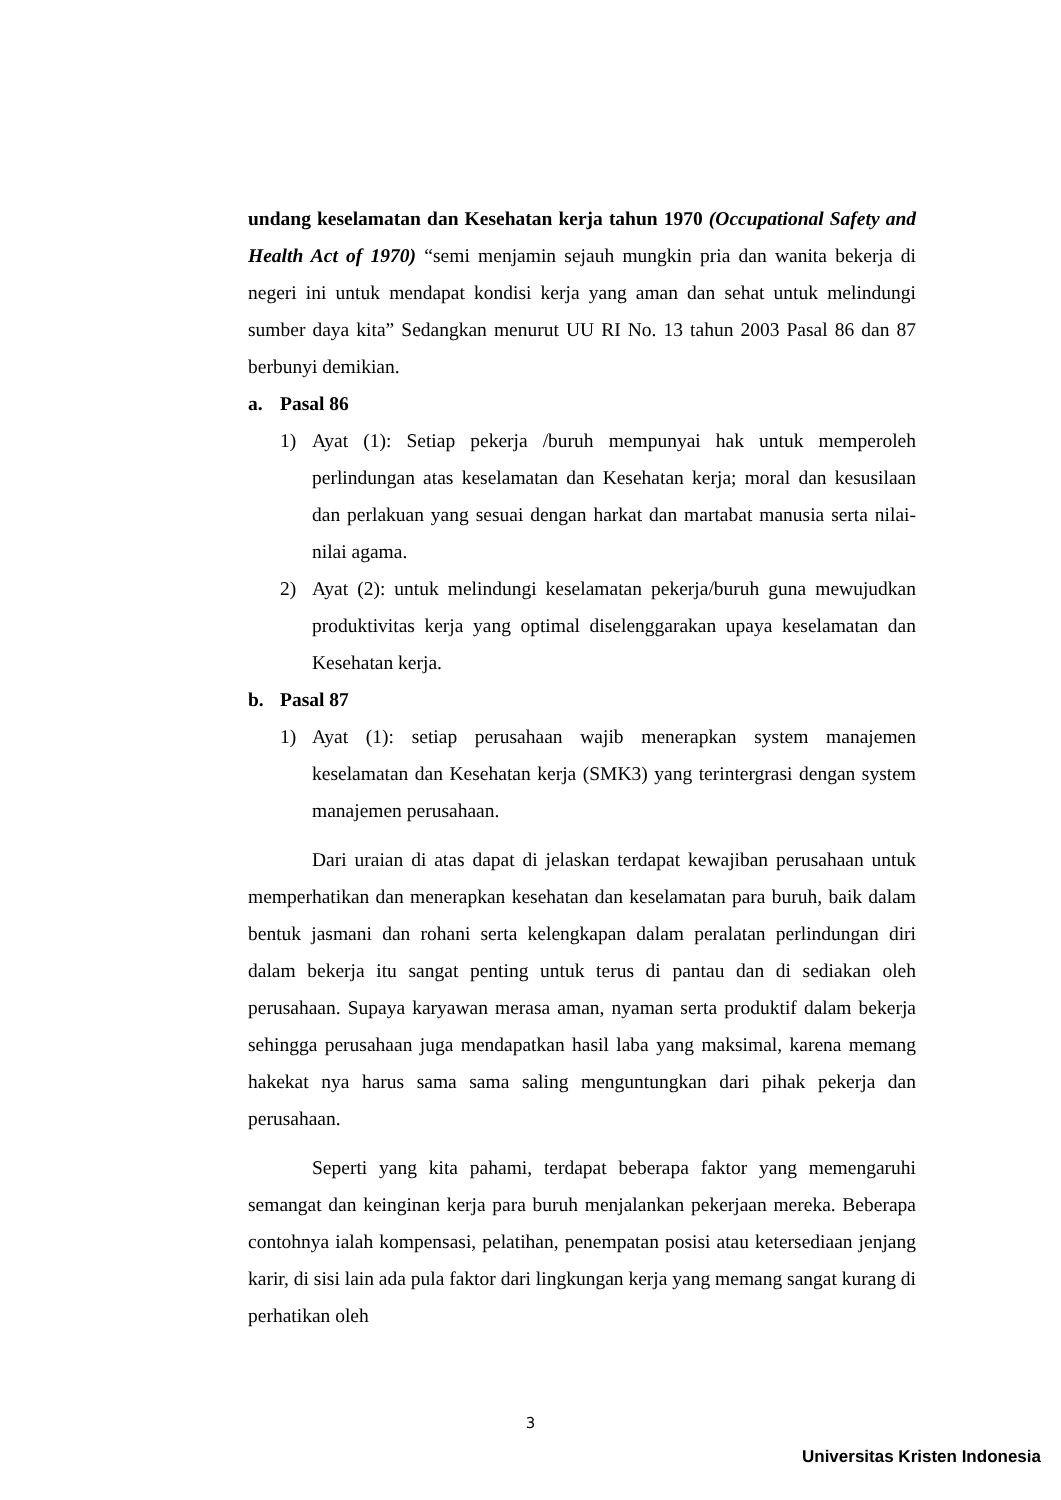undang keselamatan dan Kesehatan kerja tahun 1970 (Occupational Safety and Health Act of 1970) “semi menjamin sejauh mungkin pria dan wanita bekerja di negeri ini untuk mendapat kondisi kerja yang aman dan sehat untuk melindungi sumber daya kita” Sedangkan menurut UU RI No. 13 tahun 2003 Pasal 86 dan 87 berbunyi demikian.
a. Pasal 86
1) Ayat (1): Setiap pekerja /buruh mempunyai hak untuk memperoleh perlindungan atas keselamatan dan Kesehatan kerja; moral dan kesusilaan dan perlakuan yang sesuai dengan harkat dan martabat manusia serta nilai-nilai agama.
2) Ayat (2): untuk melindungi keselamatan pekerja/buruh guna mewujudkan produktivitas kerja yang optimal diselenggarakan upaya keselamatan dan Kesehatan kerja.
b. Pasal 87
1) Ayat (1): setiap perusahaan wajib menerapkan system manajemen keselamatan dan Kesehatan kerja (SMK3) yang terintergrasi dengan system manajemen perusahaan.
Dari uraian di atas dapat di jelaskan terdapat kewajiban perusahaan untuk memperhatikan dan menerapkan kesehatan dan keselamatan para buruh, baik dalam bentuk jasmani dan rohani serta kelengkapan dalam peralatan perlindungan diri dalam bekerja itu sangat penting untuk terus di pantau dan di sediakan oleh perusahaan. Supaya karyawan merasa aman, nyaman serta produktif dalam bekerja sehingga perusahaan juga mendapatkan hasil laba yang maksimal, karena memang hakekat nya harus sama sama saling menguntungkan dari pihak pekerja dan perusahaan.
Seperti yang kita pahami, terdapat beberapa faktor yang memengaruhi semangat dan keinginan kerja para buruh menjalankan pekerjaan mereka. Beberapa contohnya ialah kompensasi, pelatihan, penempatan posisi atau ketersediaan jenjang karir, di sisi lain ada pula faktor dari lingkungan kerja yang memang sangat kurang di perhatikan oleh
3
Universitas Kristen Indonesia